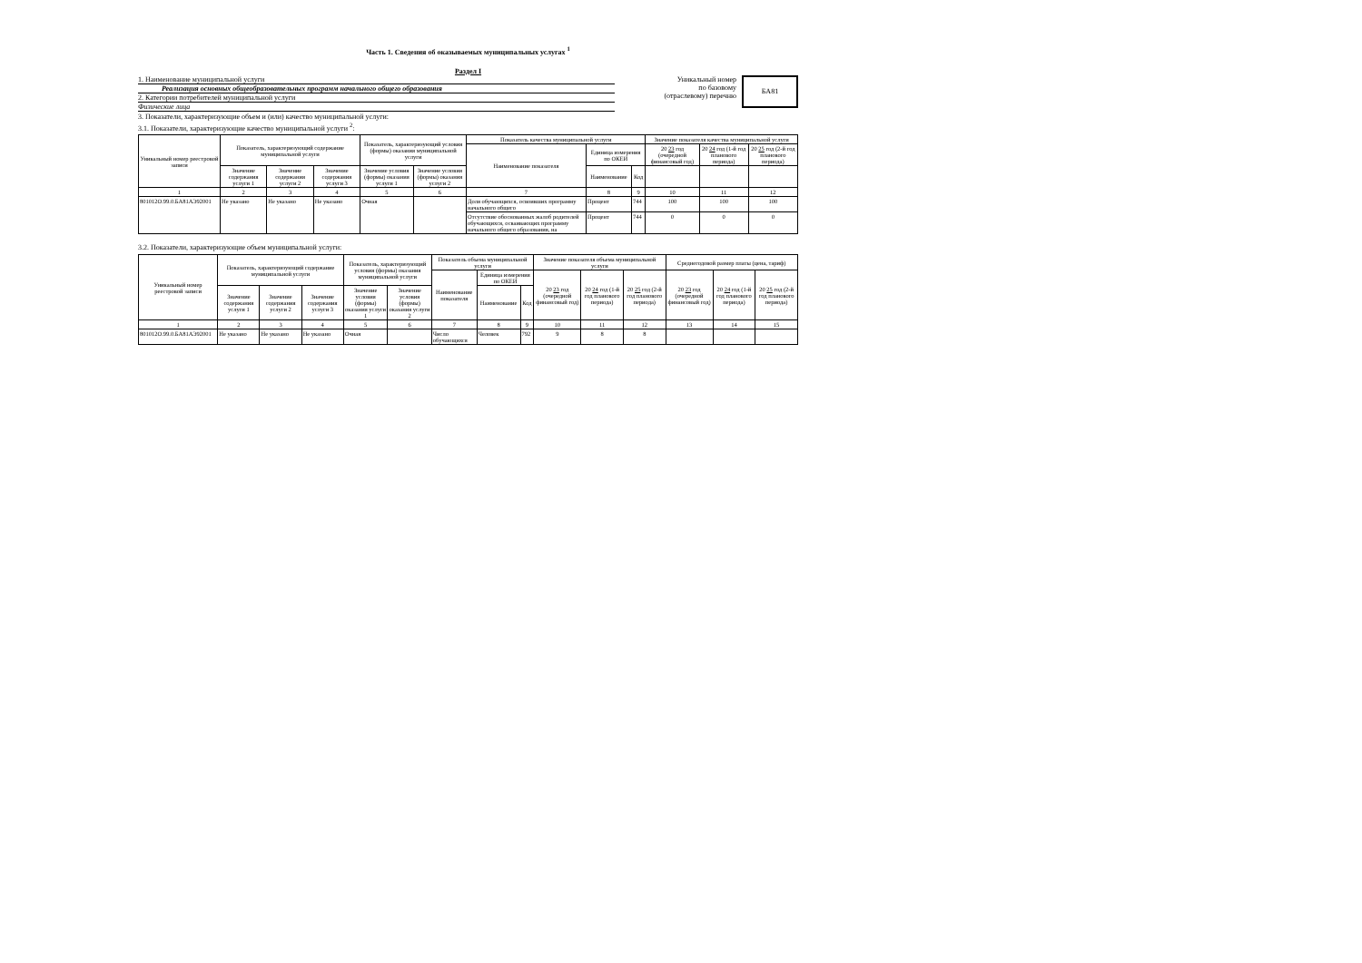Часть 1. Сведения об оказываемых муниципальных услугах <sup>1</sup>
Раздел I
1. Наименование муниципальной услуги
Реализация основных общеобразовательных программ начального общего образования
2. Категории потребителей муниципальной услуги
Физические лица
Уникальный номер
по базовому
(отраслевому) перечню
БА81
3. Показатели, характеризующие объем и (или) качество муниципальной услуги:
3.1. Показатели, характеризующие качество муниципальной услуги <sup>2</sup>:
| Уникальный номер реестровой записи | Показатель, характеризующий содержание муниципальной услуги | | | Показатель, характеризующий условия (формы) оказания муниципальной услуги | | Показатель качества муниципальной услуги | | | Значение показателя качества муниципальной услуги | | |
| --- | --- | --- | --- | --- | --- | --- | --- | --- | --- | --- | --- |
| | | | | | | Наименование показателя | Единица измерения по ОКЕИ | | 20 23 год (очередной финансовый год) | 20 24 год (1-й год планового периода) | 20 25 год (2-й год планового периода) |
| | Значение содержания услуги 1 | Значение содержания услуги 2 | Значение содержания услуги 3 | Значение условия (формы) оказания услуги 1 | Значение условия (формы) оказания услуги 2 | | Наименование | Код | | | |
| 1 | 2 | 3 | 4 | 5 | 6 | 7 | 8 | 9 | 10 | 11 | 12 |
| 801012О.99.0.БА81АЭ92001 | Не указано | Не указано | Не указано | Очная | | Доля обучающихся, освоивших программу начального общего | Процент | 744 | 100 | 100 | 100 |
| | | | | | | Отсутствие обоснованных жалоб родителей обучающихся, осваивающих программу начального общего образования, на | Процент | 744 | 0 | 0 | 0 |
3.2. Показатели, характеризующие объем муниципальной услуги:
| Уникальный номер реестровой записи | Показатель, характеризующий содержание муниципальной услуги | | | Показатель, характеризующий условия (формы) оказания муниципальной услуги | | Показатель объема муниципальной услуги | | | Значение показателя объема муниципальной услуги | | | Среднегодовой размер платы (цена, тариф) | | |
| --- | --- | --- | --- | --- | --- | --- | --- | --- | --- | --- | --- | --- | --- | --- |
| | | | | | | Наименование показателя | Единица измерения по ОКЕИ | | 20 23 год (очередной финансовый год) | 20 24 год (1-й год планового периода) | 20 25 год (2-й год планового периода) | 20 23 год (очередной финансовый год) | 20 24 год (1-й год планового периода) | 20 25 год (2-й год планового периода) |
| | Значение содержания услуги 1 | Значение содержания услуги 2 | Значение содержания услуги 3 | Значение условия (формы) оказания услуги 1 | Значение условия (формы) оказания услуги 2 | | Наименование | Код | | | | | | |
| 1 | 2 | 3 | 4 | 5 | 6 | 7 | 8 | 9 | 10 | 11 | 12 | 13 | 14 | 15 |
| 801012О.99.0.БА81АЭ92001 | Не указано | Не указано | Не указано | Очная | | Число обучающихся | Человек | 792 | 9 | 8 | 8 | | | |